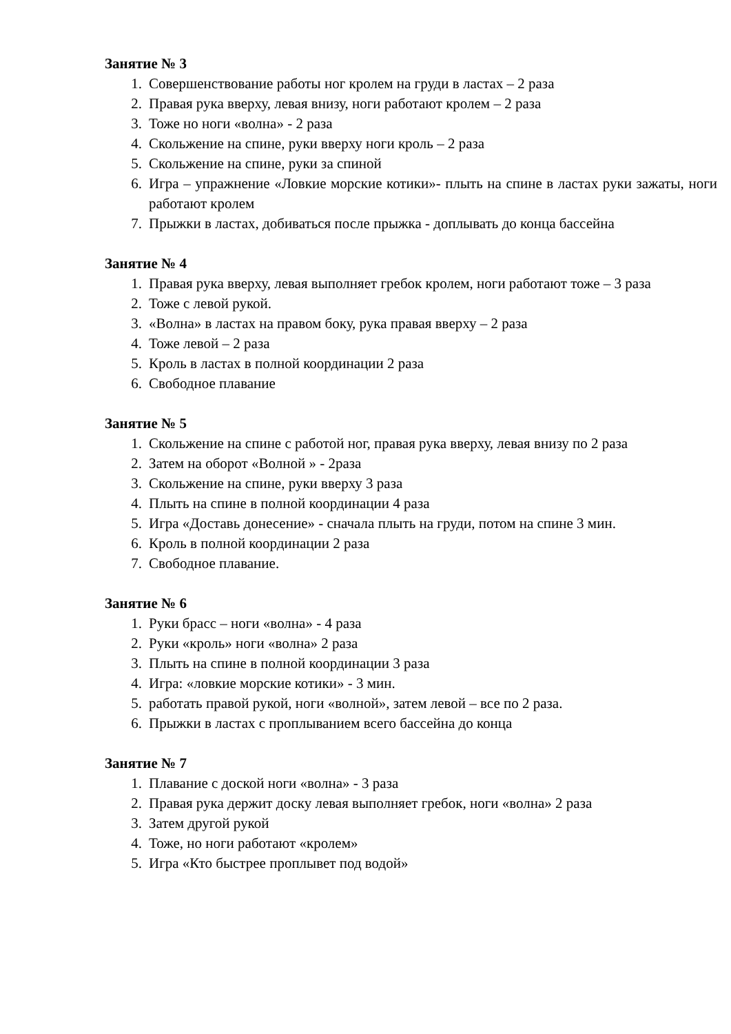Занятие № 3
1. Совершенствование работы ног кролем на груди в ластах – 2 раза
2. Правая рука вверху, левая внизу, ноги работают кролем – 2 раза
3. Тоже но ноги «волна» - 2 раза
4. Скольжение на спине, руки вверху ноги кроль – 2 раза
5. Скольжение на спине, руки за спиной
6. Игра – упражнение «Ловкие морские котики»- плыть на спине в ластах руки зажаты, ноги работают кролем
7. Прыжки в ластах, добиваться после прыжка - доплывать до конца бассейна
Занятие № 4
1. Правая рука вверху, левая выполняет гребок кролем, ноги работают тоже – 3 раза
2. Тоже с левой рукой.
3. «Волна» в ластах на правом боку, рука правая вверху – 2 раза
4. Тоже левой – 2 раза
5. Кроль в ластах в полной координации 2 раза
6. Свободное плавание
Занятие № 5
1. Скольжение на спине с работой ног, правая рука вверху, левая внизу по 2 раза
2. Затем на оборот «Волной » - 2раза
3. Скольжение на спине, руки вверху 3 раза
4. Плыть на спине в полной координации 4 раза
5. Игра «Доставь донесение» - сначала плыть на груди, потом на спине 3 мин.
6. Кроль в полной координации 2 раза
7. Свободное плавание.
Занятие № 6
1. Руки брасс – ноги «волна» - 4 раза
2. Руки «кроль» ноги «волна» 2 раза
3. Плыть на спине в полной координации 3 раза
4. Игра: «ловкие морские котики» - 3 мин.
5. работать правой рукой, ноги «волной», затем левой – все по 2 раза.
6. Прыжки в ластах с проплыванием всего бассейна до конца
Занятие № 7
1. Плавание с доской ноги «волна» - 3 раза
2. Правая рука держит доску левая выполняет гребок, ноги «волна» 2 раза
3. Затем другой рукой
4. Тоже, но ноги работают «кролем»
5. Игра «Кто быстрее проплывет под водой»